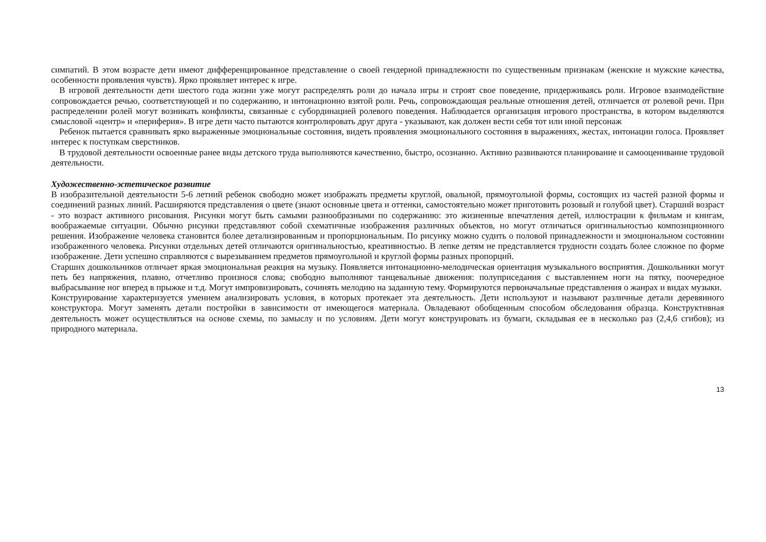симпатий. В этом возрасте дети имеют дифференцированное представление о своей гендерной принадлежности по существенным признакам (женские и мужские качества, особенности проявления чувств). Ярко проявляет интерес к игре.
В игровой деятельности дети шестого года жизни уже могут распределять роли до начала игры и строят свое поведение, придерживаясь роли. Игровое взаимодействие сопровождается речью, соответствующей и по содержанию, и интонационно взятой роли. Речь, сопровождающая реальные отношения детей, отличается от ролевой речи. При распределении ролей могут возникать конфликты, связанные с субординацией ролевого поведения. Наблюдается организация игрового пространства, в котором выделяются смысловой «центр» и «периферия». В игре дети часто пытаются контролировать друг друга - указывают, как должен вести себя тот или иной персонаж
Ребенок пытается сравнивать ярко выраженные эмоциональные состояния, видеть проявления эмоционального состояния в выражениях, жестах, интонации голоса. Проявляет интерес к поступкам сверстников.
В трудовой деятельности освоенные ранее виды детского труда выполняются качественно, быстро, осознанно. Активно развиваются планирование и самооценивание трудовой деятельности.
Художественно-эстетическое развитие
В изобразительной деятельности 5-6 летний ребенок свободно может изображать предметы круглой, овальной, прямоугольной формы, состоящих из частей разной формы и соединений разных линий. Расширяются представления о цвете (знают основные цвета и оттенки, самостоятельно может приготовить розовый и голубой цвет). Старший возраст - это возраст активного рисования. Рисунки могут быть самыми разнообразными по содержанию: это жизненные впечатления детей, иллюстрации к фильмам и книгам, воображаемые ситуации. Обычно рисунки представляют собой схематичные изображения различных объектов, но могут отличаться оригинальностью композиционного решения. Изображение человека становится более детализированным и пропорциональным. По рисунку можно судить о половой принадлежности и эмоциональном состоянии изображенного человека. Рисунки отдельных детей отличаются оригинальностью, креативностью. В лепке детям не представляется трудности создать более сложное по форме изображение. Дети успешно справляются с вырезыванием предметов прямоугольной и круглой формы разных пропорций.
Старших дошкольников отличает яркая эмоциональная реакция на музыку. Появляется интонационно-мелодическая ориентация музыкального восприятия. Дошкольники могут петь без напряжения, плавно, отчетливо произнося слова; свободно выполняют танцевальные движения: полуприседания с выставлением ноги на пятку, поочередное выбрасывание ног вперед в прыжке и т.д. Могут импровизировать, сочинять мелодию на заданную тему. Формируются первоначальные представления о жанрах и видах музыки.
Конструирование характеризуется умением анализировать условия, в которых протекает эта деятельность. Дети используют и называют различные детали деревянного конструктора. Могут заменять детали постройки в зависимости от имеющегося материала. Овладевают обобщенным способом обследования образца. Конструктивная деятельность может осуществляться на основе схемы, по замыслу и по условиям. Дети могут конструировать из бумаги, складывая ее в несколько раз (2,4,6 сгибов); из природного материала.
13